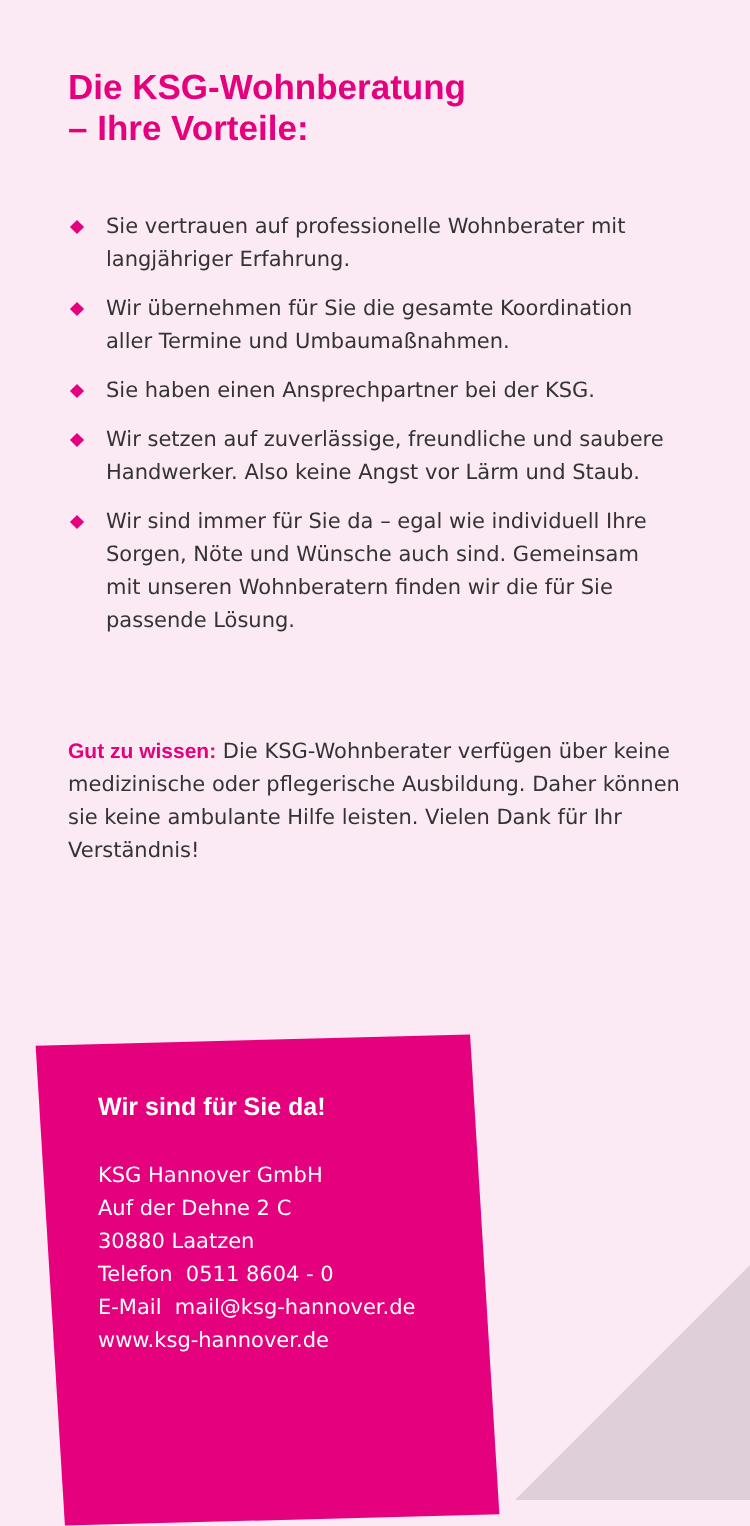Die KSG-Wohnberatung
– Ihre Vorteile:
Sie vertrauen auf professionelle Wohnberater mit langjähriger Erfahrung.
Wir übernehmen für Sie die gesamte Koordination aller Termine und Umbaumaßnahmen.
Sie haben einen Ansprechpartner bei der KSG.
Wir setzen auf zuverlässige, freundliche und saubere Handwerker. Also keine Angst vor Lärm und Staub.
Wir sind immer für Sie da – egal wie individuell Ihre Sorgen, Nöte und Wünsche auch sind. Gemeinsam mit unseren Wohnberatern finden wir die für Sie passende Lösung.
Gut zu wissen: Die KSG-Wohnberater verfügen über keine medizinische oder pflegerische Ausbildung. Daher können sie keine ambulante Hilfe leisten. Vielen Dank für Ihr Verständnis!
Wir sind für Sie da!
KSG Hannover GmbH
Auf der Dehne 2 C
30880 Laatzen
Telefon 0511 8604 - 0
E-Mail mail@ksg-hannover.de
www.ksg-hannover.de